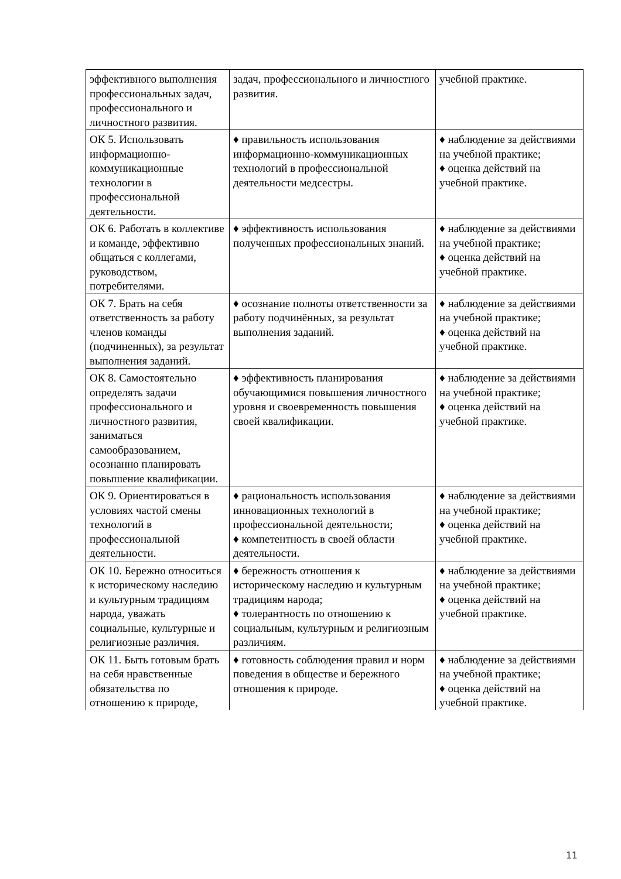| эффективного выполнения профессиональных задач, профессионального и личностного развития. | задач, профессионального и личностного развития. | учебной практике. |
| ОК 5. Использовать информационно-коммуникационные технологии в профессиональной деятельности. | ♦ правильность использования информационно-коммуникационных технологий в профессиональной деятельности медсестры. | ♦ наблюдение за действиями на учебной практике; ♦ оценка действий на учебной практике. |
| ОК 6. Работать в коллективе и команде, эффективно общаться с коллегами, руководством, потребителями. | ♦ эффективность использования полученных профессиональных знаний. | ♦ наблюдение за действиями на учебной практике; ♦ оценка действий на учебной практике. |
| ОК 7. Брать на себя ответственность за работу членов команды (подчиненных), за результат выполнения заданий. | ♦ осознание полноты ответственности за работу подчинённых, за результат выполнения заданий. | ♦ наблюдение за действиями на учебной практике; ♦ оценка действий на учебной практике. |
| ОК 8. Самостоятельно определять задачи профессионального и личностного развития, заниматься самообразованием, осознанно планировать повышение квалификации. | ♦ эффективность планирования обучающимися повышения личностного уровня и своевременность повышения своей квалификации. | ♦ наблюдение за действиями на учебной практике; ♦ оценка действий на учебной практике. |
| ОК 9. Ориентироваться в условиях частой смены технологий в профессиональной деятельности. | ♦ рациональность использования инновационных технологий в профессиональной деятельности; ♦ компетентность в своей области деятельности. | ♦ наблюдение за действиями на учебной практике; ♦ оценка действий на учебной практике. |
| ОК 10. Бережно относиться к историческому наследию и культурным традициям народа, уважать социальные, культурные и религиозные различия. | ♦ бережность отношения к историческому наследию и культурным традициям народа; ♦ толерантность по отношению к социальным, культурным и религиозным различиям. | ♦ наблюдение за действиями на учебной практике; ♦ оценка действий на учебной практике. |
| ОК 11. Быть готовым брать на себя нравственные обязательства по отношению к природе, | ♦ готовность соблюдения правил и норм поведения в обществе и бережного отношения к природе. | ♦ наблюдение за действиями на учебной практике; ♦ оценка действий на учебной практике. |
11